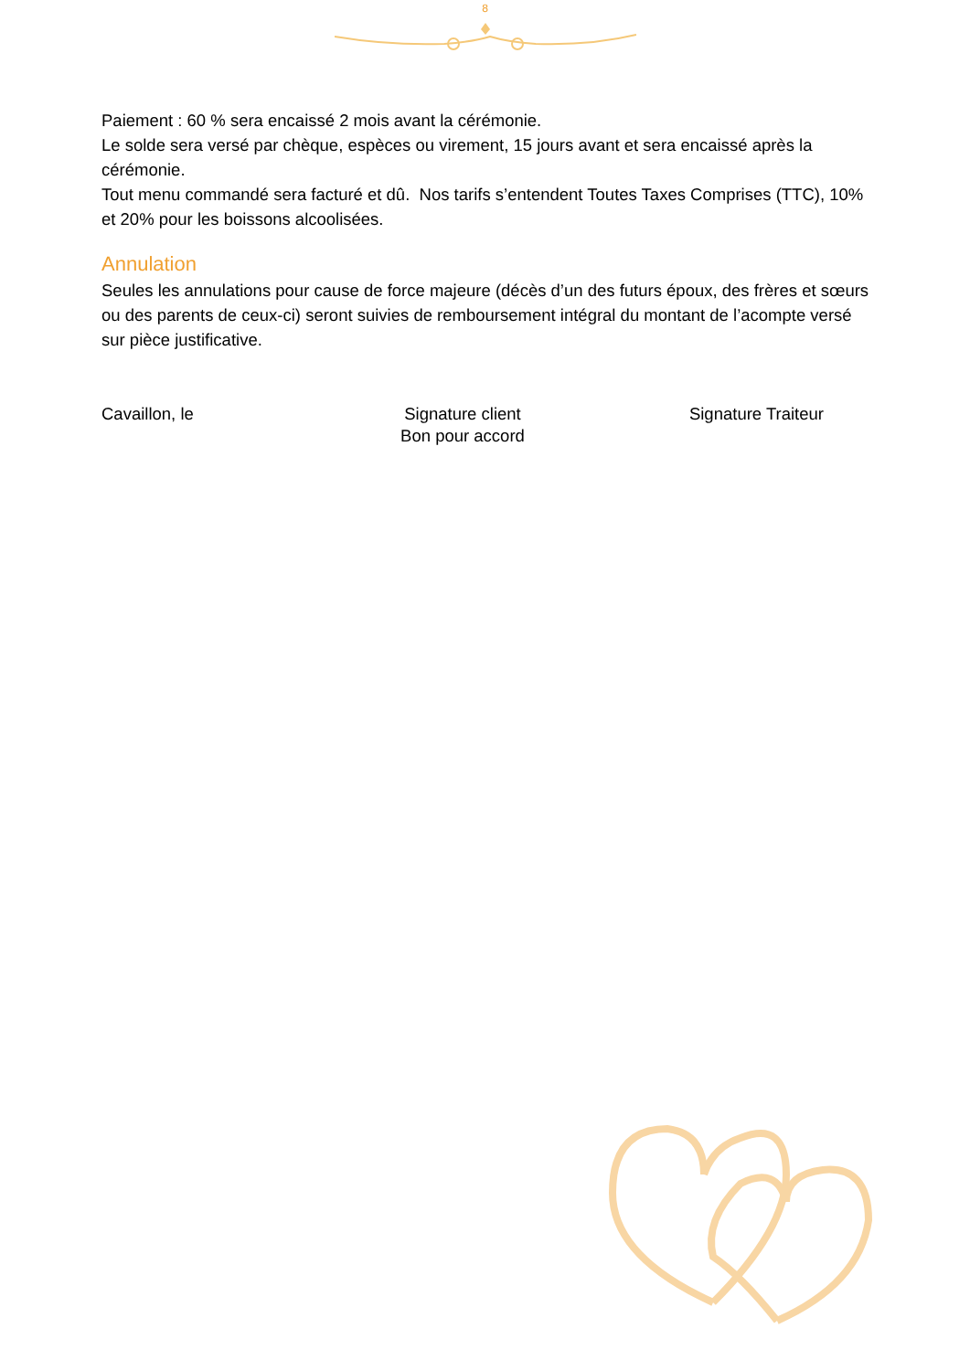8
Paiement : 60 % sera encaissé 2 mois avant la cérémonie.
Le solde sera versé par chèque, espèces ou virement, 15 jours avant et sera encaissé après la cérémonie.
Tout menu commandé sera facturé et dû. Nos tarifs s’entendent Toutes Taxes Comprises (TTC), 10% et 20% pour les boissons alcoolisées.
Annulation
Seules les annulations pour cause de force majeure (décès d’un des futurs époux, des frères et sœurs ou des parents de ceux-ci) seront suivies de remboursement intégral du montant de l’acompte versé sur pièce justificative.
Cavaillon, le Signature client
Bon pour accord
Signature Traiteur